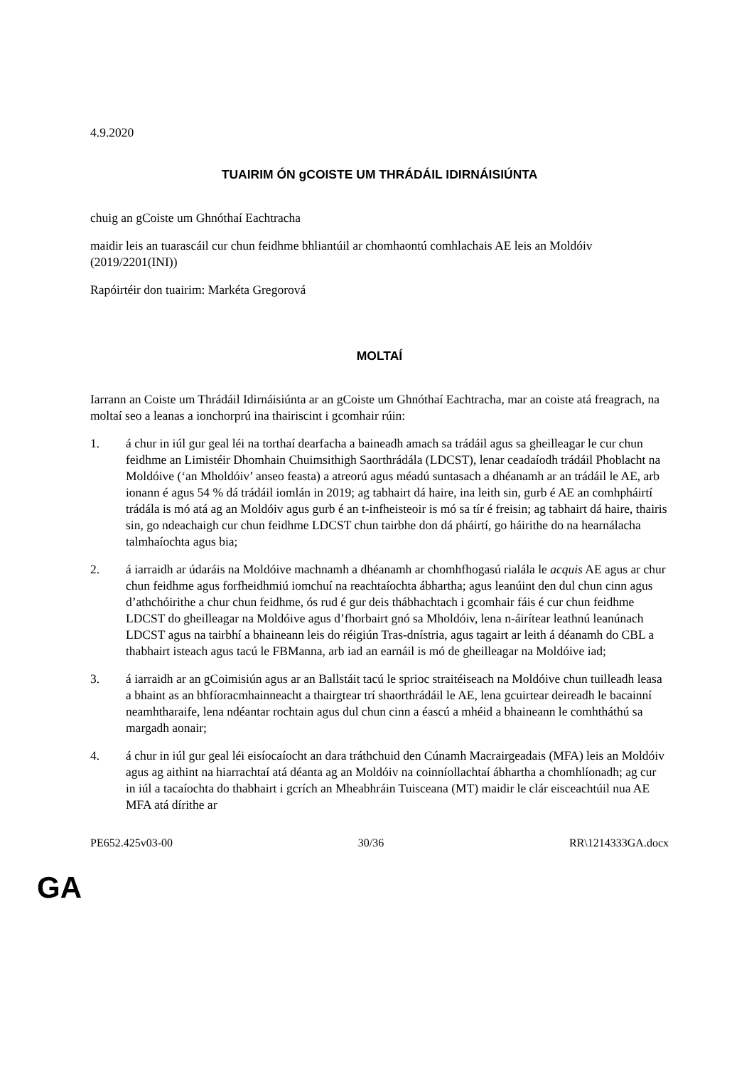4.9.2020
TUAIRIM ÓN gCOISTE UM THRÁDÁIL IDIRNÁISIÚNTA
chuig an gCoiste um Ghnóthaí Eachtracha
maidir leis an tuarascáil cur chun feidhme bhliantúil ar chomhaontú comhlachais AE leis an Moldóiv
(2019/2201(INI))
Rapóirtéir don tuairim: Markéta Gregorová
MOLTAÍ
Iarrann an Coiste um Thrádáil Idirnáisiúnta ar an gCoiste um Ghnóthaí Eachtracha, mar an coiste atá freagrach, na moltaí seo a leanas a ionchorprú ina thairiscint i gcomhair rúin:
1. á chur in iúl gur geal léi na torthaí dearfacha a baineadh amach sa trádáil agus sa gheilleagar le cur chun feidhme an Limistéir Dhomhain Chuimsithigh Saorthrádála (LDCST), lenar ceadaíodh trádáil Phoblacht na Moldóive (‘an Mholdóiv’ anseo feasta) a atreorú agus méadú suntasach a dhéanamh ar an trádáil le AE, arb ionann é agus 54 % dá trádáil iomlán in 2019; ag tabhairt dá haire, ina leith sin, gurb é AE an comhpháirtí trádála is mó atá ag an Moldóiv agus gurb é an t-infheisteoir is mó sa tír é freisin; ag tabhairt dá haire, thairis sin, go ndeachaigh cur chun feidhme LDCST chun tairbhe don dá pháirtí, go háirithe do na hearnálacha talmhaíochta agus bia;
2. á iarraidh ar údaráis na Moldóive machnamh a dhéanamh ar chomhfhogasú rialála le acquis AE agus ar chur chun feidhme agus forfheidhmiú iomchuí na reachtaíochta ábhartha; agus leanúint den dul chun cinn agus d’athchóirithe a chur chun feidhme, ós rud é gur deis thábhachtach i gcomhair fáis é cur chun feidhme LDCST do gheilleagar na Moldóive agus d’fhorbairt gnó sa Mholdóiv, lena n-áirítear leathnú leanúnach LDCST agus na tairbhí a bhaineann leis do réigiún Tras-dnístria, agus tagairt ar leith á déanamh do CBL a thabhairt isteach agus tacú le FBManna, arb iad an earnáil is mó de gheilleagar na Moldóive iad;
3. á iarraidh ar an gCoimisiún agus ar an Ballstáit tacú le sprioc straitéiseach na Moldóive chun tuilleadh leasa a bhaint as an bhfíoracmhainneacht a thairgtear trí shaorthrádáil le AE, lena gcuirtear deireadh le bacainní neamhtharaife, lena ndéantar rochtain agus dul chun cinn a éascú a mhéid a bhaineann le comhtháthú sa margadh aonair;
4. á chur in iúl gur geal léi eisíocaíocht an dara tráthchuid den Cúnamh Macrairgeadais (MFA) leis an Moldóiv agus ag aithint na hiarrachtaí atá déanta ag an Moldóiv na coinníollachtaí ábhartha a chomhlíonadh; ag cur in iúl a tacaíochta do thabhairt i gcrích an Mheabhráin Tuisceana (MT) maidir le clár eisceachtúil nua AE MFA atá dírithe ar
PE652.425v03-00 30/36 RR\1214333GA.docx
GA